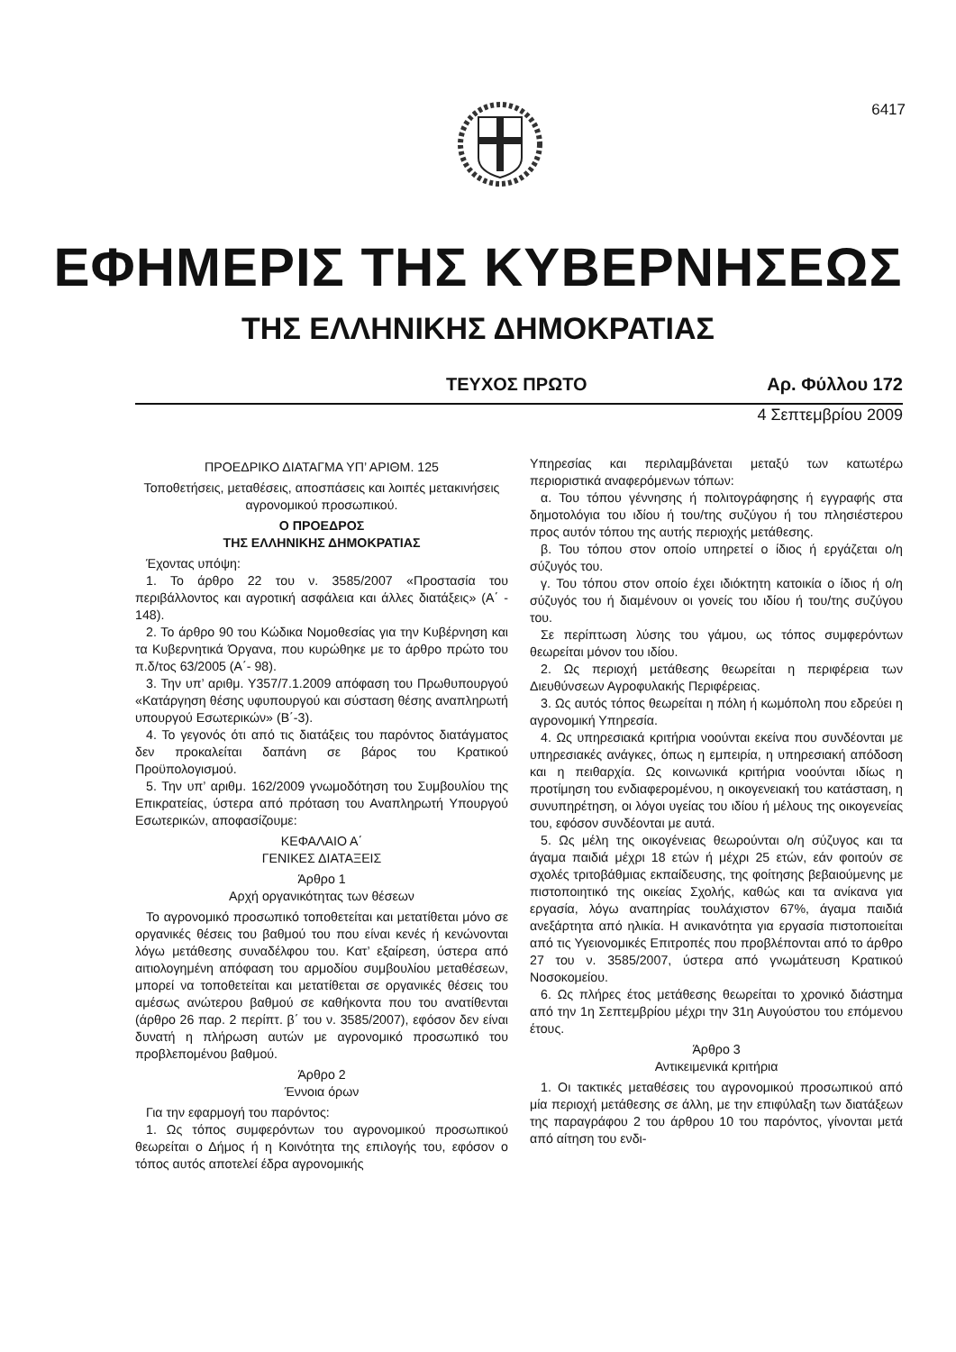6417
ΕΦΗΜΕΡΙΣ ΤΗΣ ΚΥΒΕΡΝΗΣΕΩΣ
ΤΗΣ ΕΛΛΗΝΙΚΗΣ ΔΗΜΟΚΡΑΤΙΑΣ
ΤΕΥΧΟΣ ΠΡΩΤΟ Αρ. Φύλλου 172
4 Σεπτεμβρίου 2009
ΠΡΟΕΔΡΙΚΟ ΔΙΑΤΑΓΜΑ ΥΠ’ ΑΡΙΘΜ. 125
Τοποθετήσεις, μεταθέσεις, αποσπάσεις και λοιπές μετακινήσεις αγρονομικού προσωπικού.
Ο ΠΡΟΕΔΡΟΣ
ΤΗΣ ΕΛΛΗΝΙΚΗΣ ΔΗΜΟΚΡΑΤΙΑΣ
Έχοντας υπόψη:
1. Το άρθρο 22 του ν. 3585/2007 «Προστασία του περιβάλλοντος και αγροτική ασφάλεια και άλλες διατάξεις» (Α΄ - 148).
2. Το άρθρο 90 του Κώδικα Νομοθεσίας για την Κυβέρνηση και τα Κυβερνητικά Όργανα, που κυρώθηκε με το άρθρο πρώτο του π.δ/τος 63/2005 (Α΄- 98).
3. Την υπ’ αριθμ. Υ357/7.1.2009 απόφαση του Πρωθυπουργού «Κατάργηση θέσης υφυπουργού και σύσταση θέσης αναπληρωτή υπουργού Εσωτερικών» (Β΄-3).
4. Το γεγονός ότι από τις διατάξεις του παρόντος διατάγματος δεν προκαλείται δαπάνη σε βάρος του Κρατικού Προϋπολογισμού.
5. Την υπ’ αριθμ. 162/2009 γνωμοδότηση του Συμβουλίου της Επικρατείας, ύστερα από πρόταση του Αναπληρωτή Υπουργού Εσωτερικών, αποφασίζουμε:
ΚΕΦΑΛΑΙΟ Α΄
ΓΕΝΙΚΕΣ ΔΙΑΤΑΞΕΙΣ
Άρθρο 1
Αρχή οργανικότητας των θέσεων
Το αγρονομικό προσωπικό τοποθετείται και μετατίθεται μόνο σε οργανικές θέσεις του βαθμού του που είναι κενές ή κενώνονται λόγω μετάθεσης συναδέλφου του. Κατ’ εξαίρεση, ύστερα από αιτιολογημένη απόφαση του αρμοδίου συμβουλίου μεταθέσεων, μπορεί να τοποθετείται και μετατίθεται σε οργανικές θέσεις του αμέσως ανώτερου βαθμού σε καθήκοντα που του ανατίθενται (άρθρο 26 παρ. 2 περίπτ. β΄ του ν. 3585/2007), εφόσον δεν είναι δυνατή η πλήρωση αυτών με αγρονομικό προσωπικό του προβλεπομένου βαθμού.
Άρθρο 2
Έννοια όρων
Για την εφαρμογή του παρόντος:
1. Ως τόπος συμφερόντων του αγρονομικού προσωπικού θεωρείται ο Δήμος ή η Κοινότητα της επιλογής του, εφόσον ο τόπος αυτός αποτελεί έδρα αγρονομικής
Υπηρεσίας και περιλαμβάνεται μεταξύ των κατωτέρω περιοριστικά αναφερόμενων τόπων:
α. Του τόπου γέννησης ή πολιτογράφησης ή εγγραφής στα δημοτολόγια του ιδίου ή του/της συζύγου ή του πλησιέστερου προς αυτόν τόπου της αυτής περιοχής μετάθεσης.
β. Του τόπου στον οποίο υπηρετεί ο ίδιος ή εργάζεται ο/η σύζυγός του.
γ. Του τόπου στον οποίο έχει ιδιόκτητη κατοικία ο ίδιος ή ο/η σύζυγός του ή διαμένουν οι γονείς του ιδίου ή του/της συζύγου του.
Σε περίπτωση λύσης του γάμου, ως τόπος συμφερόντων θεωρείται μόνον του ιδίου.
2. Ως περιοχή μετάθεσης θεωρείται η περιφέρεια των Διευθύνσεων Αγροφυλακής Περιφέρειας.
3. Ως αυτός τόπος θεωρείται η πόλη ή κωμόπολη που εδρεύει η αγρονομική Υπηρεσία.
4. Ως υπηρεσιακά κριτήρια νοούνται εκείνα που συνδέονται με υπηρεσιακές ανάγκες, όπως η εμπειρία, η υπηρεσιακή απόδοση και η πειθαρχία. Ως κοινωνικά κριτήρια νοούνται ιδίως η προτίμηση του ενδιαφερομένου, η οικογενειακή του κατάσταση, η συνυπηρέτηση, οι λόγοι υγείας του ιδίου ή μέλους της οικογενείας του, εφόσον συνδέονται με αυτά.
5. Ως μέλη της οικογένειας θεωρούνται ο/η σύζυγος και τα άγαμα παιδιά μέχρι 18 ετών ή μέχρι 25 ετών, εάν φοιτούν σε σχολές τριτοβάθμιας εκπαίδευσης, της φοίτησης βεβαιούμενης με πιστοποιητικό της οικείας Σχολής, καθώς και τα ανίκανα για εργασία, λόγω αναπηρίας τουλάχιστον 67%, άγαμα παιδιά ανεξάρτητα από ηλικία. Η ανικανότητα για εργασία πιστοποιείται από τις Υγειονομικές Επιτροπές που προβλέπονται από το άρθρο 27 του ν. 3585/2007, ύστερα από γνωμάτευση Κρατικού Νοσοκομείου.
6. Ως πλήρες έτος μετάθεσης θεωρείται το χρονικό διάστημα από την 1η Σεπτεμβρίου μέχρι την 31η Αυγούστου του επόμενου έτους.
Άρθρο 3
Αντικειμενικά κριτήρια
1. Οι τακτικές μεταθέσεις του αγρονομικού προσωπικού από μία περιοχή μετάθεσης σε άλλη, με την επιφύλαξη των διατάξεων της παραγράφου 2 του άρθρου 10 του παρόντος, γίνονται μετά από αίτηση του ενδι-